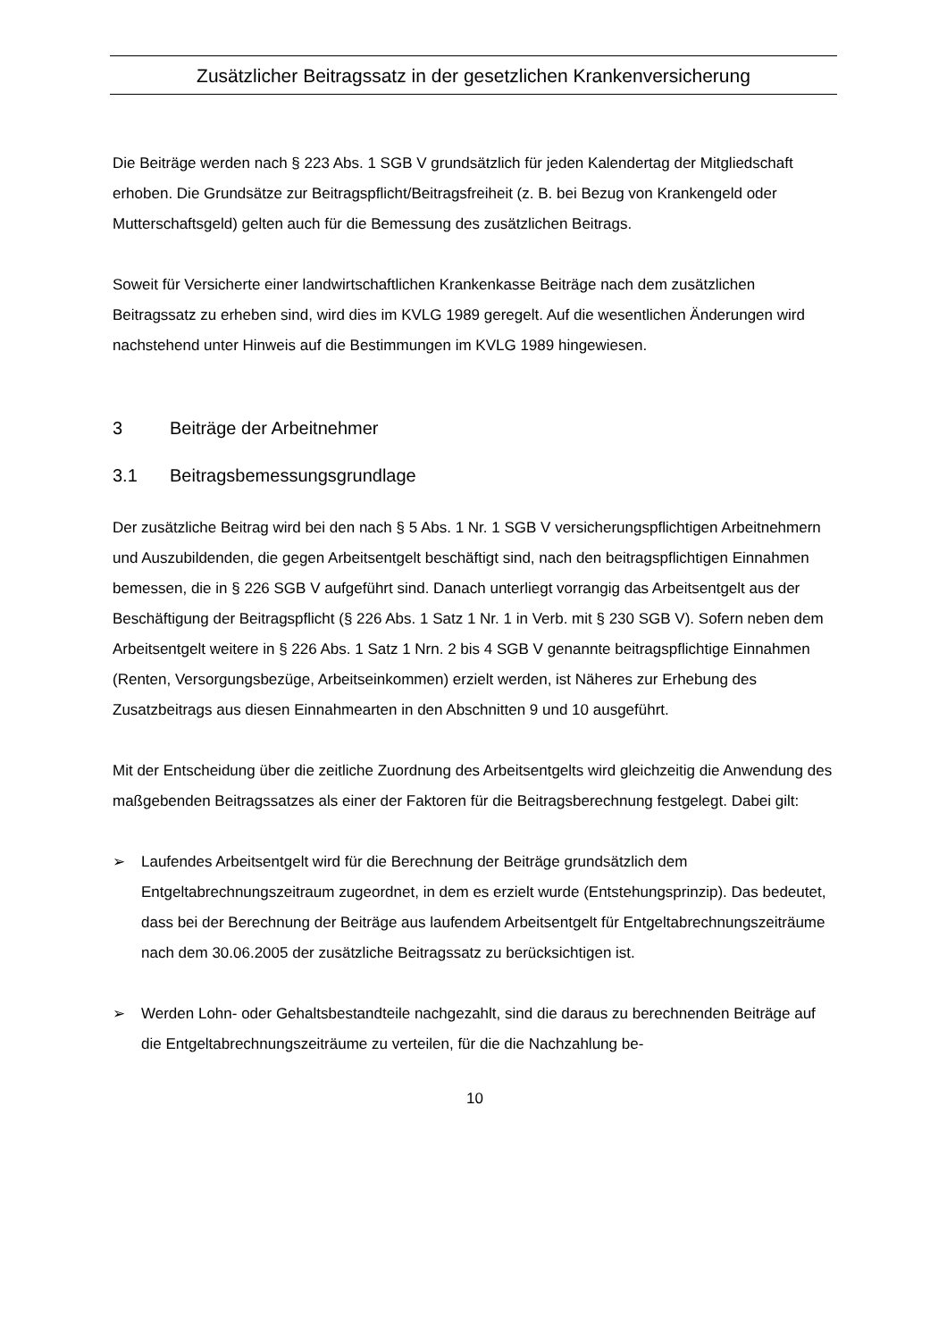Zusätzlicher Beitragssatz in der gesetzlichen Krankenversicherung
Die Beiträge werden nach § 223 Abs. 1 SGB V grundsätzlich für jeden Kalendertag der Mitgliedschaft erhoben. Die Grundsätze zur Beitragspflicht/Beitragsfreiheit (z. B. bei Bezug von Krankengeld oder Mutterschaftsgeld) gelten auch für die Bemessung des zusätzlichen Beitrags.
Soweit für Versicherte einer landwirtschaftlichen Krankenkasse Beiträge nach dem zusätzlichen Beitragssatz zu erheben sind, wird dies im KVLG 1989 geregelt. Auf die wesentlichen Änderungen wird nachstehend unter Hinweis auf die Bestimmungen im KVLG 1989 hingewiesen.
3 Beiträge der Arbeitnehmer
3.1 Beitragsbemessungsgrundlage
Der zusätzliche Beitrag wird bei den nach § 5 Abs. 1 Nr. 1 SGB V versicherungspflichtigen Arbeitnehmern und Auszubildenden, die gegen Arbeitsentgelt beschäftigt sind, nach den beitragspflichtigen Einnahmen bemessen, die in § 226 SGB V aufgeführt sind. Danach unterliegt vorrangig das Arbeitsentgelt aus der Beschäftigung der Beitragspflicht (§ 226 Abs. 1 Satz 1 Nr. 1 in Verb. mit § 230 SGB V). Sofern neben dem Arbeitsentgelt weitere in § 226 Abs. 1 Satz 1 Nrn. 2 bis 4 SGB V genannte beitragspflichtige Einnahmen (Renten, Versorgungsbezüge, Arbeitseinkommen) erzielt werden, ist Näheres zur Erhebung des Zusatzbeitrags aus diesen Einnahmearten in den Abschnitten 9 und 10 ausgeführt.
Mit der Entscheidung über die zeitliche Zuordnung des Arbeitsentgelts wird gleichzeitig die Anwendung des maßgebenden Beitragssatzes als einer der Faktoren für die Beitragsberechnung festgelegt. Dabei gilt:
➢ Laufendes Arbeitsentgelt wird für die Berechnung der Beiträge grundsätzlich dem Entgeltabrechnungszeitraum zugeordnet, in dem es erzielt wurde (Entstehungsprinzip). Das bedeutet, dass bei der Berechnung der Beiträge aus laufendem Arbeitsentgelt für Entgeltabrechnungszeiträume nach dem 30.06.2005 der zusätzliche Beitragssatz zu berücksichtigen ist.
➢ Werden Lohn- oder Gehaltsbestandteile nachgezahlt, sind die daraus zu berechnenden Beiträge auf die Entgeltabrechnungszeiträume zu verteilen, für die die Nachzahlung be-
10